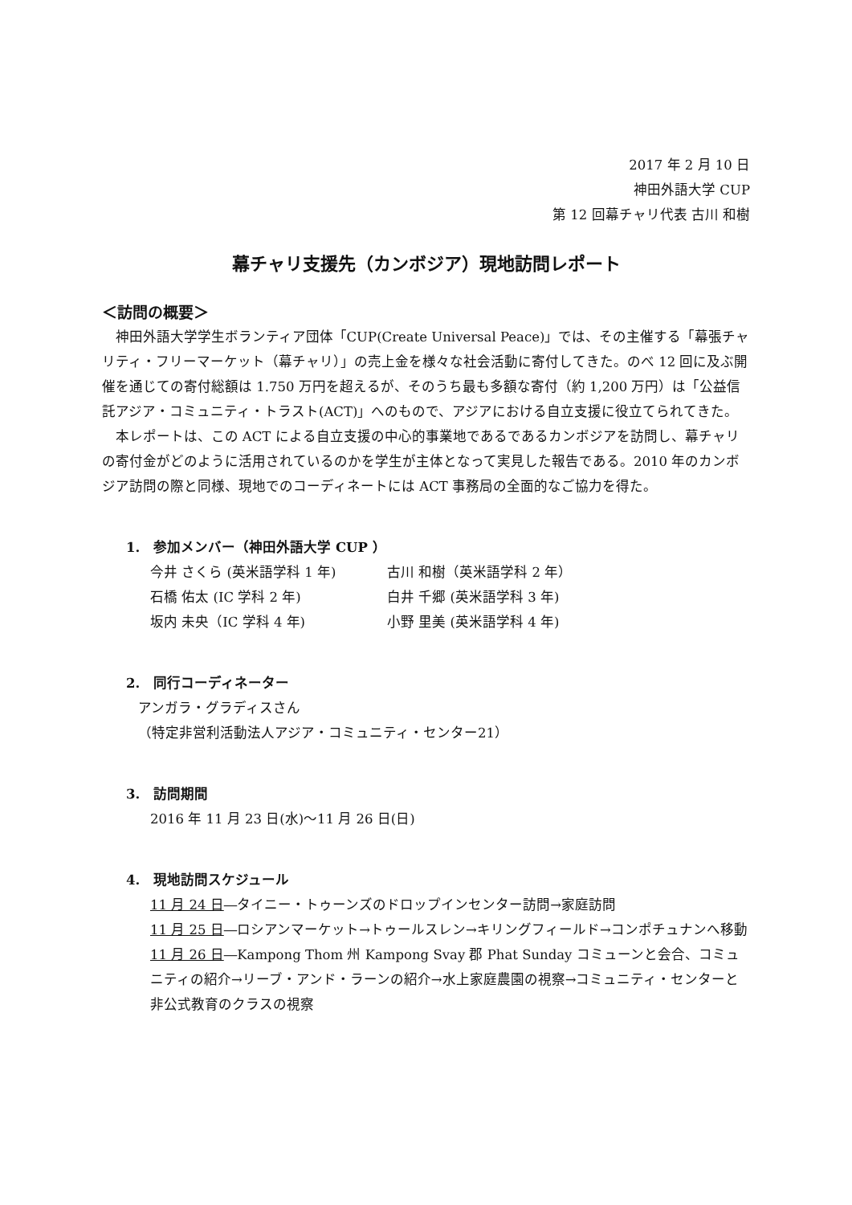2017 年 2 月 10 日
神田外語大学 CUP
第 12 回幕チャリ代表 古川 和樹
幕チャリ支援先（カンボジア）現地訪問レポート
＜訪問の概要＞
神田外語大学学生ボランティア団体「CUP(Create Universal Peace)」では、その主催する「幕張チャリティ・フリーマーケット（幕チャリ）」の売上金を様々な社会活動に寄付してきた。のべ 12 回に及ぶ開催を通じての寄付総額は 1.750 万円を超えるが、そのうち最も多額な寄付（約 1,200 万円）は「公益信託アジア・コミュニティ・トラスト(ACT)」へのもので、アジアにおける自立支援に役立てられてきた。
本レポートは、この ACT による自立支援の中心的事業地であるであるカンボジアを訪問し、幕チャリの寄付金がどのように活用されているのかを学生が主体となって実見した報告である。2010 年のカンボジア訪問の際と同様、現地でのコーディネートには ACT 事務局の全面的なご協力を得た。
1.　参加メンバー（神田外語大学 CUP ）
今井 さくら (英米語学科 1 年) 古川 和樹（英米語学科 2 年）
石橋 佑太 (IC 学科 2 年) 白井 千郷 (英米語学科 3 年)
坂内 未央（IC 学科 4 年) 小野 里美 (英米語学科 4 年)
2.　同行コーディネーター
アンガラ・グラディスさん
（特定非営利活動法人アジア・コミュニティ・センター21）
3.　訪問期間
2016 年 11 月 23 日(水)～11 月 26 日(日)
4.　現地訪問スケジュール
11 月 24 日―タイニー・トゥーンズのドロップインセンター訪問→家庭訪問
11 月 25 日―ロシアンマーケット→トゥールスレン→キリングフィールド→コンポチュナンへ移動
11 月 26 日―Kampong Thom 州 Kampong Svay 郡 Phat Sunday コミューンと会合、コミュニティの紹介→リーブ・アンド・ラーンの紹介→水上家庭農園の視察→コミュニティ・センターと非公式教育のクラスの視察